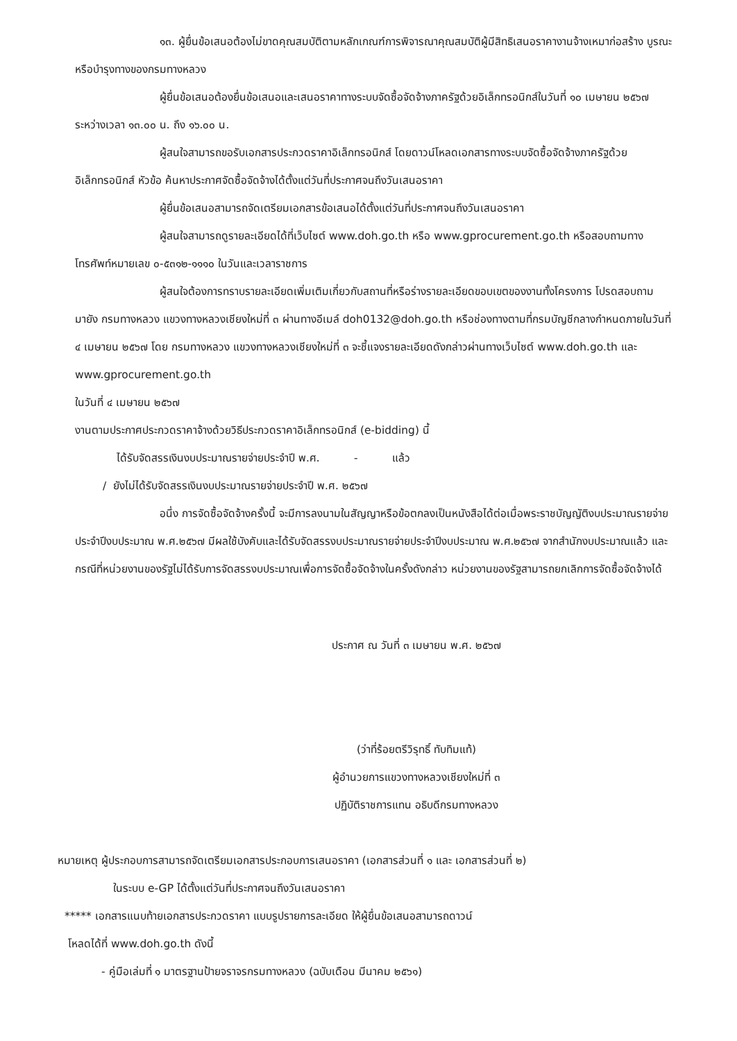๑๓. ผู้ยื่นข้อเสนอต้องไม่ขาดคุณสมบัติตามหลักเกณฑ์การพิจารณาคุณสมบัติผู้มีสิทธิเสนอราคางานจ้างเหมาก่อสร้าง บูรณะ หรือบำรุงทางของกรมทางหลวง
ผู้ยื่นข้อเสนอต้องยื่นข้อเสนอและเสนอราคาทางระบบจัดซื้อจัดจ้างภาครัฐด้วยอิเล็กทรอนิกส์ในวันที่ ๑๐ เมษายน ๒๕๖๗ ระหว่างเวลา ๑๓.๐๐ น. ถึง ๑๖.๐๐ น.
ผู้สนใจสามารถขอรับเอกสารประกวดราคาอิเล็กทรอนิกส์ โดยดาวน์โหลดเอกสารทางระบบจัดซื้อจัดจ้างภาครัฐด้วยอิเล็กทรอนิกส์ หัวข้อ ค้นหาประกาศจัดซื้อจัดจ้างได้ตั้งแต่วันที่ประกาศจนถึงวันเสนอราคา
ผู้ยื่นข้อเสนอสามารถจัดเตรียมเอกสารข้อเสนอได้ตั้งแต่วันที่ประกาศจนถึงวันเสนอราคา
ผู้สนใจสามารถดูรายละเอียดได้ที่เว็บไซต์ www.doh.go.th หรือ www.gprocurement.go.th หรือสอบถามทางโทรศัพท์หมายเลข ๐-๕๓๑๒-๑๑๑๐ ในวันและเวลาราชการ
ผู้สนใจต้องการทราบรายละเอียดเพิ่มเติมเกี่ยวกับสถานที่หรือร่างรายละเอียดขอบเขตของงานทั้งโครงการ โปรดสอบถามมายัง กรมทางหลวง แขวงทางหลวงเชียงใหม่ที่ ๓ ผ่านทางอีเมล์ doh0132@doh.go.th หรือช่องทางตามที่กรมบัญชีกลางกำหนดภายในวันที่ ๔ เมษายน ๒๕๖๗ โดย กรมทางหลวง แขวงทางหลวงเชียงใหม่ที่ ๓ จะชี้แจงรายละเอียดดังกล่าวผ่านทางเว็บไซต์ www.doh.go.th และ www.gprocurement.go.th
ในวันที่ ๔ เมษายน ๒๕๖๗
งานตามประกาศประกวดราคาจ้างด้วยวิธีประกวดราคาอิเล็กทรอนิกส์ (e-bidding) นี้
ได้รับจัดสรรเงินงบประมาณรายจ่ายประจำปี พ.ศ. - แล้ว
/ ยังไม่ได้รับจัดสรรเงินงบประมาณรายจ่ายประจำปี พ.ศ. ๒๕๖๗
อนึ่ง การจัดซื้อจัดจ้างครั้งนี้ จะมีการลงนามในสัญญาหรือข้อตกลงเป็นหนังสือได้ต่อเมื่อพระราชบัญญัติงบประมาณรายจ่ายประจำปีงบประมาณ พ.ศ.๒๕๖๗ มีผลใช้บังคับและได้รับจัดสรรงบประมาณรายจ่ายประจำปีงบประมาณ พ.ศ.๒๕๖๗ จากสำนักงบประมาณแล้ว และกรณีที่หน่วยงานของรัฐไม่ได้รับการจัดสรรงบประมาณเพื่อการจัดซื้อจัดจ้างในครั้งดังกล่าว หน่วยงานของรัฐสามารถยกเลิกการจัดซื้อจัดจ้างได้
ประกาศ ณ วันที่ ๓ เมษายน พ.ศ. ๒๕๖๗
(ว่าที่ร้อยตรีวิรุทธิ์ ทับทิมแท้)
ผู้อำนวยการแขวงทางหลวงเชียงใหม่ที่ ๓
ปฏิบัติราชการแทน อธิบดีกรมทางหลวง
หมายเหตุ ผู้ประกอบการสามารถจัดเตรียมเอกสารประกอบการเสนอราคา (เอกสารส่วนที่ ๑ และ เอกสารส่วนที่ ๒)
ในระบบ e-GP ได้ตั้งแต่วันที่ประกาศจนถึงวันเสนอราคา
***** เอกสารแนบท้ายเอกสารประกวดราคา แบบรูปรายการละเอียด ให้ผู้ยื่นข้อเสนอสามารถดาวน์
โหลดได้ที่ www.doh.go.th ดังนี้
- คู่มือเล่มที่ ๑ มาตรฐานป้ายจราจรกรมทางหลวง (ฉบับเดือน มีนาคม ๒๕๖๑)